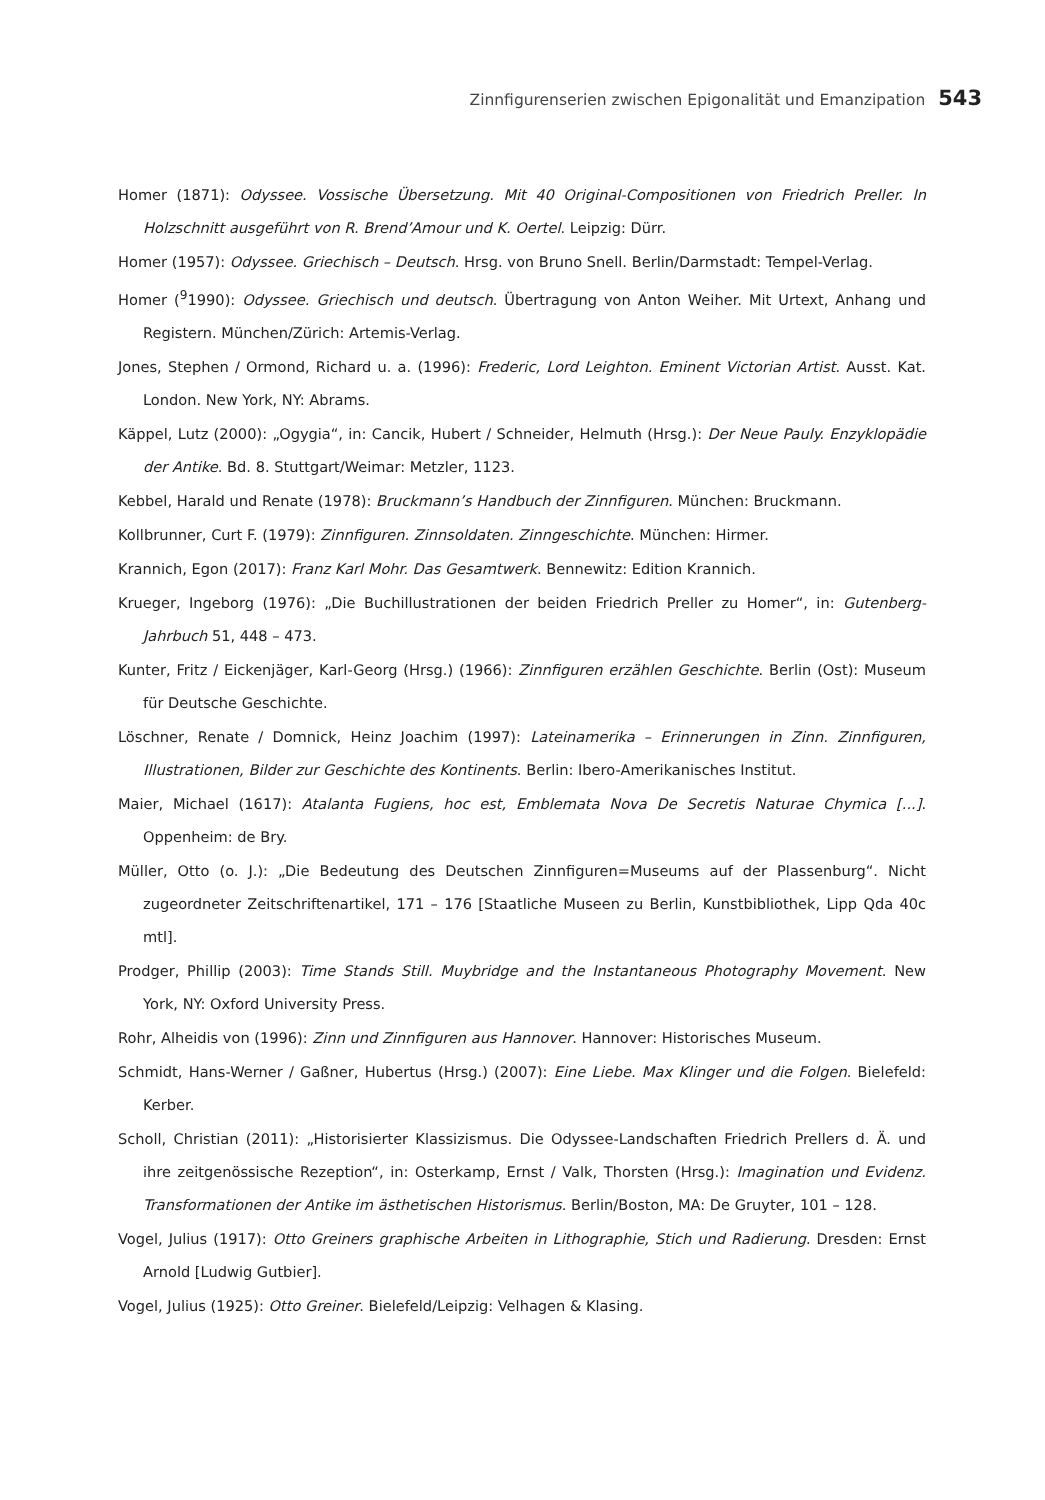Zinnfigurenserien zwischen Epigonalität und Emanzipation 543
Homer (1871): Odyssee. Vossische Übersetzung. Mit 40 Original-Compositionen von Friedrich Preller. In Holzschnitt ausgeführt von R. Brend’Amour und K. Oertel. Leipzig: Dürr.
Homer (1957): Odyssee. Griechisch – Deutsch. Hrsg. von Bruno Snell. Berlin/Darmstadt: Tempel-Verlag.
Homer (<sup>9</sup>1990): Odyssee. Griechisch und deutsch. Übertragung von Anton Weiher. Mit Urtext, Anhang und Registern. München/Zürich: Artemis-Verlag.
Jones, Stephen / Ormond, Richard u. a. (1996): Frederic, Lord Leighton. Eminent Victorian Artist. Ausst. Kat. London. New York, NY: Abrams.
Käppel, Lutz (2000): „Ogygia“, in: Cancik, Hubert / Schneider, Helmuth (Hrsg.): Der Neue Pauly. Enzyklopädie der Antike. Bd. 8. Stuttgart/Weimar: Metzler, 1123.
Kebbel, Harald und Renate (1978): Bruckmann’s Handbuch der Zinnfiguren. München: Bruckmann.
Kollbrunner, Curt F. (1979): Zinnfiguren. Zinnsoldaten. Zinngeschichte. München: Hirmer.
Krannich, Egon (2017): Franz Karl Mohr. Das Gesamtwerk. Bennewitz: Edition Krannich.
Krueger, Ingeborg (1976): „Die Buchillustrationen der beiden Friedrich Preller zu Homer“, in: Gutenberg-Jahrbuch 51, 448 – 473.
Kunter, Fritz / Eickenjäger, Karl-Georg (Hrsg.) (1966): Zinnfiguren erzählen Geschichte. Berlin (Ost): Museum für Deutsche Geschichte.
Löschner, Renate / Domnick, Heinz Joachim (1997): Lateinamerika – Erinnerungen in Zinn. Zinnfiguren, Illustrationen, Bilder zur Geschichte des Kontinents. Berlin: Ibero-Amerikanisches Institut.
Maier, Michael (1617): Atalanta Fugiens, hoc est, Emblemata Nova De Secretis Naturae Chymica [...]. Oppenheim: de Bry.
Müller, Otto (o. J.): „Die Bedeutung des Deutschen Zinnfiguren=Museums auf der Plassenburg“. Nicht zugeordneter Zeitschriftenartikel, 171 – 176 [Staatliche Museen zu Berlin, Kunstbibliothek, Lipp Qda 40c mtl].
Prodger, Phillip (2003): Time Stands Still. Muybridge and the Instantaneous Photography Movement. New York, NY: Oxford University Press.
Rohr, Alheidis von (1996): Zinn und Zinnfiguren aus Hannover. Hannover: Historisches Museum.
Schmidt, Hans-Werner / Gaßner, Hubertus (Hrsg.) (2007): Eine Liebe. Max Klinger und die Folgen. Bielefeld: Kerber.
Scholl, Christian (2011): „Historisierter Klassizismus. Die Odyssee-Landschaften Friedrich Prellers d. Ä. und ihre zeitgenössische Rezeption“, in: Osterkamp, Ernst / Valk, Thorsten (Hrsg.): Imagination und Evidenz. Transformationen der Antike im ästhetischen Historismus. Berlin/Boston, MA: De Gruyter, 101 – 128.
Vogel, Julius (1917): Otto Greiners graphische Arbeiten in Lithographie, Stich und Radierung. Dresden: Ernst Arnold [Ludwig Gutbier].
Vogel, Julius (1925): Otto Greiner. Bielefeld/Leipzig: Velhagen & Klasing.